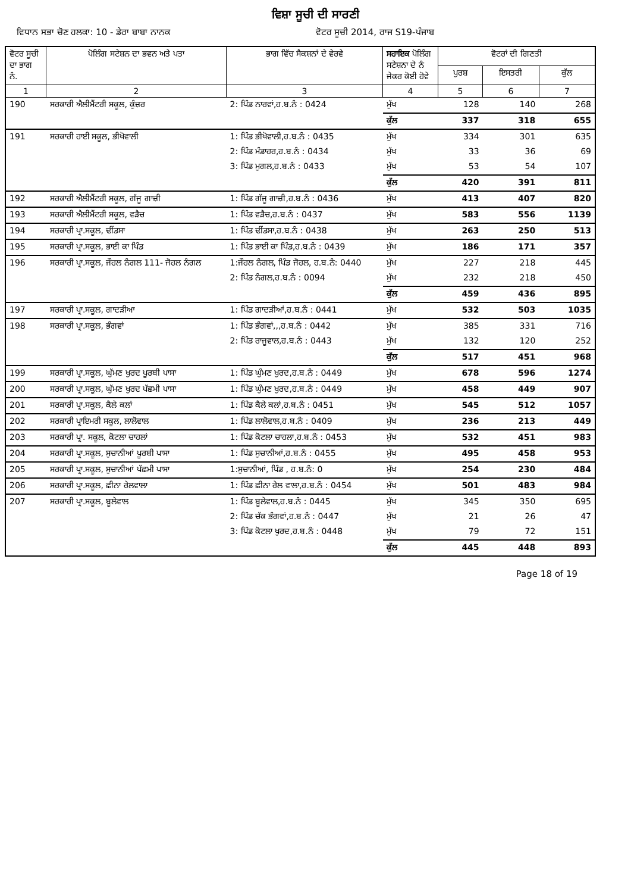ਵਿਸ਼ਾ ਸੂਚੀ ਦੀ ਸਾਰਣੀ
ਵਿਧਾਨ ਸਭਾ ਚੋਣ ਹਲਕਾ: 10 - ਡੇਰਾ ਬਾਬਾ ਨਾਨਕ
ਵੋਟਰ ਸੂਚੀ 2014, ਰਾਜ S19-ਪੰਜਾਬ
| ਵੋਟਰ ਸੂਚੀ ਦਾ ਭਾਗ ਨੰ. | ਪੋਲਿੰਗ ਸਟੇਸ਼ਨ ਦਾ ਭਵਨ ਅਤੇ ਪਤਾ | ਭਾਗ ਵਿੱਚ ਸੈਕਸ਼ਨਾਂ ਦੇ ਵੇਰਵੇ | ਸਹਾਇਕ ਪੋਲਿੰਗ ਸਟੇਸ਼ਨਾ ਦੇ ਨੰ ਜੇਕਰ ਕੋਈ ਹੋਵੇ | ਵੋਟਰਾਂ ਦੀ ਗਿਣਤੀ | | |
| --- | --- | --- | --- | --- | --- | --- |
| | | | | ਪੁਰਸ਼ | ਇਸਤਰੀ | ਕੁੱਲ |
| 1 | 2 | 3 | 4 | 5 | 6 | 7 |
| 190 | ਸਰਕਾਰੀ ਐਲੀਮੈਂਟਰੀ ਸਕੂਲ, ਕੁੰਜ਼ਰ | 2: ਪਿੰਡ ਨਾਰਵਾਂ,ਹ.ਬ.ਨੰ : 0424 | ਮੁੱਖ | 128 | 140 | 268 |
| | | | ਕੁੱਲ | 337 | 318 | 655 |
| 191 | ਸਰਕਾਰੀ ਹਾਈ ਸਕੂਲ, ਭੀਖੋਵਾਲੀ | 1: ਪਿੰਡ ਭੀਖੋਵਾਲੀ,ਹ.ਬ.ਨੰ : 0435 | ਮੁੱਖ | 334 | 301 | 635 |
| | | 2: ਪਿੰਡ ਮੰਡਾਹਰ,ਹ.ਬ.ਨੰ : 0434 | ਮੁੱਖ | 33 | 36 | 69 |
| | | 3: ਪਿੰਡ ਮੁਗਲ,ਹ.ਬ.ਨੰ : 0433 | ਮੁੱਖ | 53 | 54 | 107 |
| | | | ਕੁੱਲ | 420 | 391 | 811 |
| 192 | ਸਰਕਾਰੀ ਐਲੀਮੈਂਟਰੀ ਸਕੂਲ, ਗੱਜੂ ਗਾਜ਼ੀ | 1: ਪਿੰਡ ਗੱਜੂ ਗਾਜ਼ੀ,ਹ.ਬ.ਨੰ : 0436 | ਮੁੱਖ | 413 | 407 | 820 |
| 193 | ਸਰਕਾਰੀ ਐਲੀਮੈਂਟਰੀ ਸਕੂਲ, ਵੜੈਚ | 1: ਪਿੰਡ ਵੜੈਚ,ਹ.ਬ.ਨੰ : 0437 | ਮੁੱਖ | 583 | 556 | 1139 |
| 194 | ਸਰਕਾਰੀ ਪ੍ਰਾ.ਸਕੂਲ, ਢੀਂਡਸਾ | 1: ਪਿੰਡ ਢੀਂਡਸਾ,ਹ.ਬ.ਨੰ : 0438 | ਮੁੱਖ | 263 | 250 | 513 |
| 195 | ਸਰਕਾਰੀ ਪ੍ਰਾ.ਸਕੂਲ, ਭਾਈ ਕਾ ਪਿੰਡ | 1: ਪਿੰਡ ਭਾਈ ਕਾ ਪਿੰਡ,ਹ.ਬ.ਨੰ : 0439 | ਮੁੱਖ | 186 | 171 | 357 |
| 196 | ਸਰਕਾਰੀ ਪ੍ਰਾ.ਸਕੂਲ, ਜੌਹਲ ਨੰਗਲ 111- ਜੋਹਲ ਨੰਗਲ | 1:ਜੌਹਲ ਨੰਗਲ, ਪਿੰਡ ਜੋਹਲ, ਹ.ਬ.ਨੰ: 0440 | ਮੁੱਖ | 227 | 218 | 445 |
| | | 2: ਪਿੰਡ ਨੰਗਲ,ਹ.ਬ.ਨੰ : 0094 | ਮੁੱਖ | 232 | 218 | 450 |
| | | | ਕੁੱਲ | 459 | 436 | 895 |
| 197 | ਸਰਕਾਰੀ ਪ੍ਰਾ.ਸਕੂਲ, ਗਾਦੜੀਆ | 1: ਪਿੰਡ ਗਾਦੜੀਆਂ,ਹ.ਬ.ਨੰ : 0441 | ਮੁੱਖ | 532 | 503 | 1035 |
| 198 | ਸਰਕਾਰੀ ਪ੍ਰਾ.ਸਕੂਲ, ਭੰਗਵਾਂ | 1: ਪਿੰਡ ਭੰਗਵਾਂ,,,ਹ.ਬ.ਨੰ : 0442 | ਮੁੱਖ | 385 | 331 | 716 |
| | | 2: ਪਿੰਡ ਰਾਜੂਵਾਲ,ਹ.ਬ.ਨੰ : 0443 | ਮੁੱਖ | 132 | 120 | 252 |
| | | | ਕੁੱਲ | 517 | 451 | 968 |
| 199 | ਸਰਕਾਰੀ ਪ੍ਰਾ.ਸਕੂਲ, ਘੁੱਮਣ ਖੁਰਦ ਪੂਰਬੀ ਪਾਸਾ | 1: ਪਿੰਡ ਘੁੰਮਣ ਖੁਰਦ,ਹ.ਬ.ਨੰ : 0449 | ਮੁੱਖ | 678 | 596 | 1274 |
| 200 | ਸਰਕਾਰੀ ਪ੍ਰਾ.ਸਕੂਲ, ਘੁੱਮਣ ਖੁਰਦ ਪੱਛਮੀ ਪਾਸਾ | 1: ਪਿੰਡ ਘੁੰਮਣ ਖੁਰਦ,ਹ.ਬ.ਨੰ : 0449 | ਮੁੱਖ | 458 | 449 | 907 |
| 201 | ਸਰਕਾਰੀ ਪ੍ਰਾ.ਸਕੂਲ, ਕੈਲੇ ਕਲਾਂ | 1: ਪਿੰਡ ਕੈਲੇ ਕਲਾਂ,ਹ.ਬ.ਨੰ : 0451 | ਮੁੱਖ | 545 | 512 | 1057 |
| 202 | ਸਰਕਾਰੀ ਪ੍ਰਾਇਮਰੀ ਸਕੂਲ, ਲਾਲੋਵਾਲ | 1: ਪਿੰਡ ਲਾਲੋਵਾਲ,ਹ.ਬ.ਨੰ : 0409 | ਮੁੱਖ | 236 | 213 | 449 |
| 203 | ਸਰਕਾਰੀ ਪ੍ਰਾ. ਸਕੂਲ, ਕੋਟਲਾ ਚਾਹਲਾਂ | 1: ਪਿੰਡ ਕੋਟਲਾ ਚਾਹਲਾ,ਹ.ਬ.ਨੰ : 0453 | ਮੁੱਖ | 532 | 451 | 983 |
| 204 | ਸਰਕਾਰੀ ਪ੍ਰਾ.ਸਕੂਲ, ਸੁਚਾਨੀਆਂ ਪੂਰਬੀ ਪਾਸਾ | 1: ਪਿੰਡ ਸੁਚਾਨੀਆਂ,ਹ.ਬ.ਨੰ : 0455 | ਮੁੱਖ | 495 | 458 | 953 |
| 205 | ਸਰਕਾਰੀ ਪ੍ਰਾ.ਸਕੂਲ, ਸੁਚਾਨੀਆਂ ਪੱਛਮੀ ਪਾਸਾ | 1:ਸੁਚਾਨੀਆਂ, ਪਿੰਡ , ਹ.ਬ.ਨੰ: 0 | ਮੁੱਖ | 254 | 230 | 484 |
| 206 | ਸਰਕਾਰੀ ਪ੍ਰਾ.ਸਕੂਲ, ਛੀਨਾ ਰੇਲਵਾਲਾ | 1: ਪਿੰਡ ਛੀਨਾ ਰੇਲ ਵਾਲਾ,ਹ.ਬ.ਨੰ : 0454 | ਮੁੱਖ | 501 | 483 | 984 |
| 207 | ਸਰਕਾਰੀ ਪ੍ਰਾ.ਸਕੂਲ, ਬੂਲੇਵਾਲ | 1: ਪਿੰਡ ਬੂਲੇਵਾਲ,ਹ.ਬ.ਨੰ : 0445 | ਮੁੱਖ | 345 | 350 | 695 |
| | | 2: ਪਿੰਡ ਚੱਕ ਭੰਗਵਾਂ,ਹ.ਬ.ਨੰ : 0447 | ਮੁੱਖ | 21 | 26 | 47 |
| | | 3: ਪਿੰਡ ਕੋਟਲਾ ਖੁਰਦ,ਹ.ਬ.ਨੰ : 0448 | ਮੁੱਖ | 79 | 72 | 151 |
| | | | ਕੁੱਲ | 445 | 448 | 893 |
Page 18 of 19